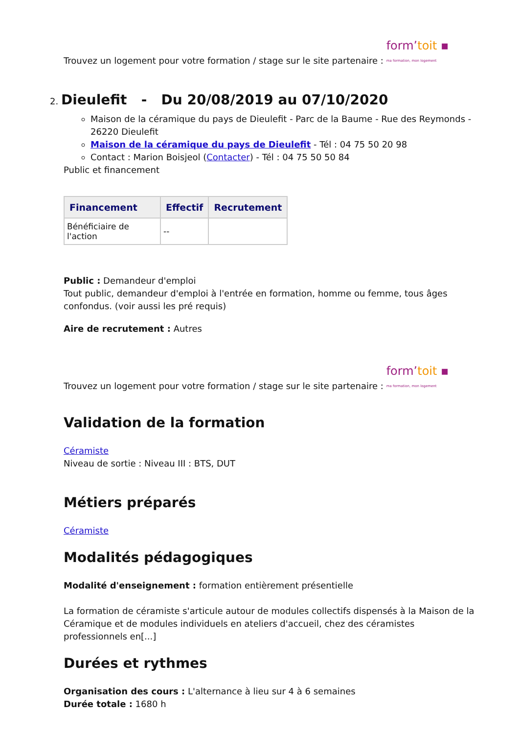Trouvez un logement pour votre formation / stage sur le site partenaire : form’toit ▪ ma formation, mon logement
2. Dieulefit - Du 20/08/2019 au 07/10/2020
Maison de la céramique du pays de Dieulefit - Parc de la Baume - Rue des Reymonds - 26220 Dieulefit
Maison de la céramique du pays de Dieulefit - Tél : 04 75 50 20 98
Contact : Marion Boisjeol (Contacter) - Tél : 04 75 50 50 84
Public et financement
| Financement | Effectif | Recrutement |
| --- | --- | --- |
| Bénéficiaire de l'action | -- | |
Public : Demandeur d'emploi
Tout public, demandeur d'emploi à l'entrée en formation, homme ou femme, tous âges confondus. (voir aussi les pré requis)
Aire de recrutement : Autres
Trouvez un logement pour votre formation / stage sur le site partenaire : form’toit ▪ ma formation, mon logement
Validation de la formation
Céramiste
Niveau de sortie : Niveau III : BTS, DUT
Métiers préparés
Céramiste
Modalités pédagogiques
Modalité d'enseignement : formation entièrement présentielle
La formation de céramiste s'articule autour de modules collectifs dispensés à la Maison de la Céramique et de modules individuels en ateliers d'accueil, chez des céramistes professionnels en[...]
Durées et rythmes
Organisation des cours : L'alternance à lieu sur 4 à 6 semaines
Durée totale : 1680 h